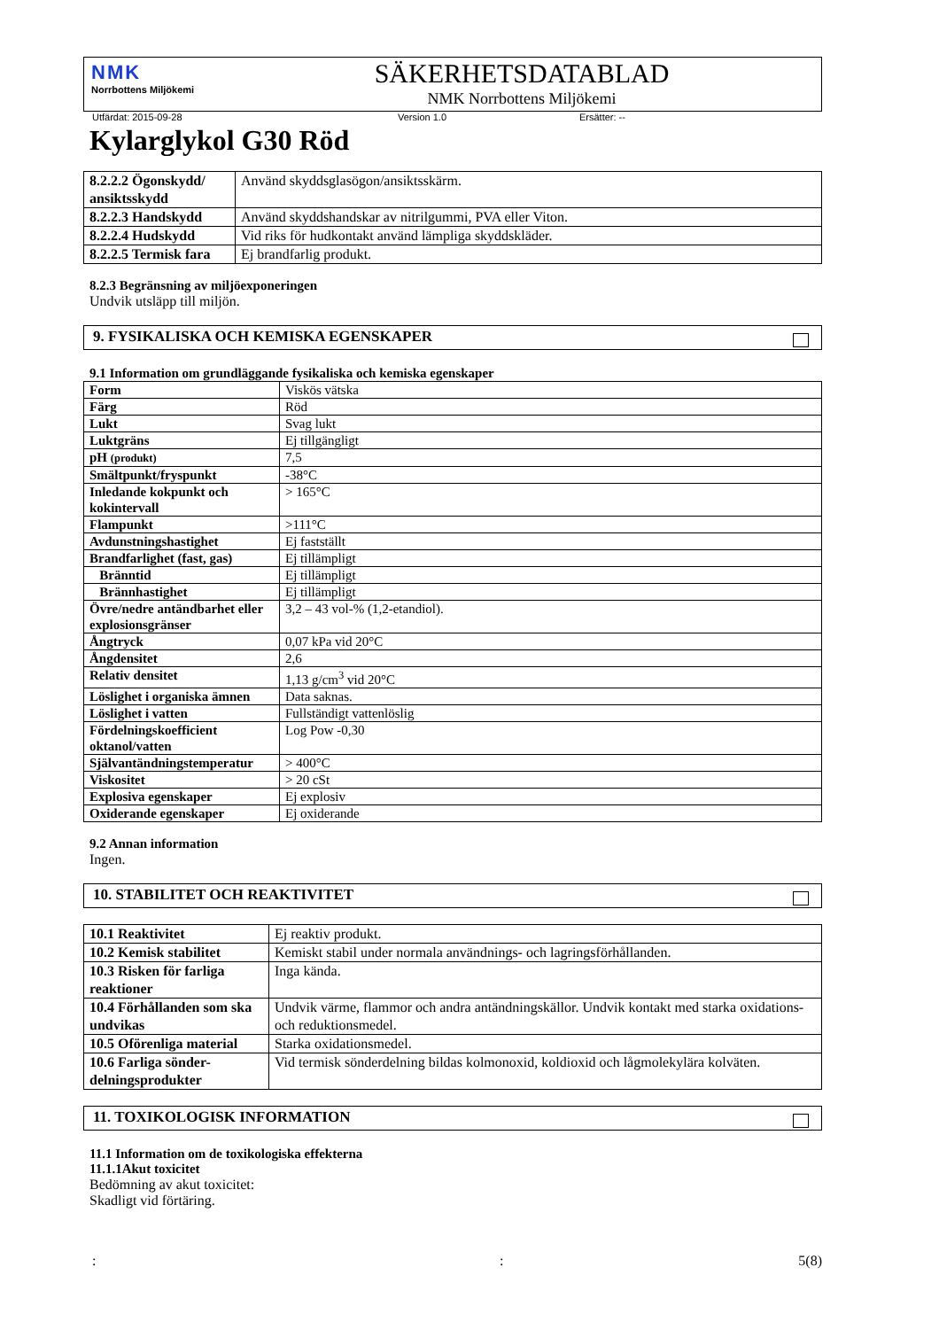NMK
Norrbottens Miljökemi
SÄKERHETSDATABLAD
NMK Norrbottens Miljökemi
Utfärdat: 2015-09-28 Version 1.0 Ersätter: --
Kylarglykol G30 Röd
| 8.2.2.2 Ögonskydd/ ansiktsskydd | Använd skyddsglasögon/ansiktsskärm. |
| 8.2.2.3 Handskydd | Använd skyddshandskar av nitrilgummi, PVA eller Viton. |
| 8.2.2.4 Hudskydd | Vid riks för hudkontakt använd lämpliga skyddskläder. |
| 8.2.2.5 Termisk fara | Ej brandfarlig produkt. |
8.2.3 Begränsning av miljöexponeringen
Undvik utsläpp till miljön.
9. FYSIKALISKA OCH KEMISKA EGENSKAPER
9.1 Information om grundläggande fysikaliska och kemiska egenskaper
| Form | Viskös vätska |
| Färg | Röd |
| Lukt | Svag lukt |
| Luktgräns | Ej tillgängligt |
| pH (produkt) | 7,5 |
| Smältpunkt/fryspunkt | -38°C |
| Inledande kokpunkt och kokintervall | > 165°C |
| Flampunkt | >111°C |
| Avdunstningshastighet | Ej fastställt |
| Brandfarlighet (fast, gas) | Ej tillämpligt |
| Bränntid | Ej tillämpligt |
| Brännhastighet | Ej tillämpligt |
| Övre/nedre antändbarhet eller explosionsgränser | 3,2 – 43 vol-% (1,2-etandiol). |
| Ångtryck | 0,07 kPa vid 20°C |
| Ångdensitet | 2,6 |
| Relativ densitet | 1,13 g/cm<sup>3</sup> vid 20°C |
| Löslighet i organiska ämnen | Data saknas. |
| Löslighet i vatten | Fullständigt vattenlöslig |
| Fördelningskoefficient oktanol/vatten | Log Pow -0,30 |
| Självantändningstemperatur | > 400°C |
| Viskositet | > 20 cSt |
| Explosiva egenskaper | Ej explosiv |
| Oxiderande egenskaper | Ej oxiderande |
9.2 Annan information
Ingen.
10. STABILITET OCH REAKTIVITET
| 10.1 Reaktivitet | Ej reaktiv produkt. |
| 10.2 Kemisk stabilitet | Kemiskt stabil under normala användnings- och lagringsförhållanden. |
| 10.3 Risken för farliga reaktioner | Inga kända. |
| 10.4 Förhållanden som ska undvikas | Undvik värme, flammor och andra antändningskällor. Undvik kontakt med starka oxidations- och reduktionsmedel. |
| 10.5 Oförenliga material | Starka oxidationsmedel. |
| 10.6 Farliga sönder-delningsprodukter | Vid termisk sönderdelning bildas kolmonoxid, koldioxid och lågmolekylära kolväten. |
11. TOXIKOLOGISK INFORMATION
11.1 Information om de toxikologiska effekterna
11.1.1Akut toxicitet
Bedömning av akut toxicitet:
Skadligt vid förtäring.
:: 5(8)